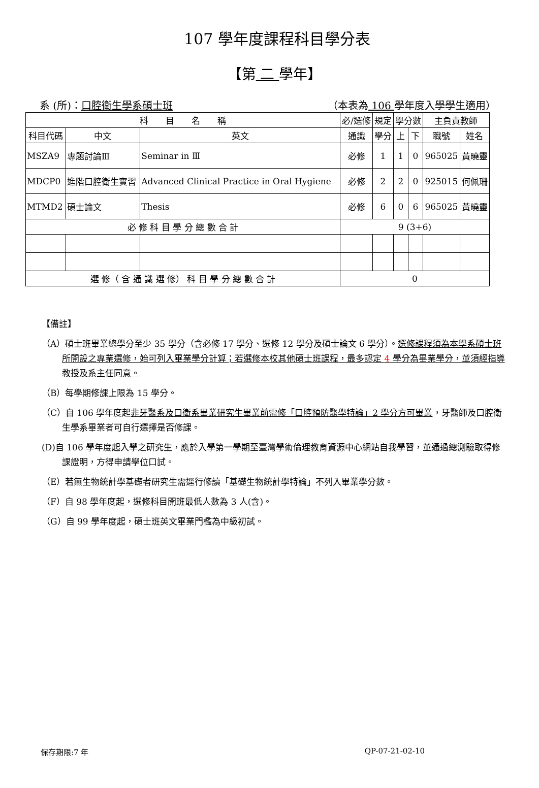107 學年度課程科目學分表
【第 二 學年】
系 (所)：口腔衛生學系碩士班 （本表為 106 學年度入學學生適用）
| 科 目 名 稱 | | | 必/選修 | 規定 | 學分數 | | 主負責教師 | |
| --- | --- | --- | --- | --- | --- | --- | --- | --- |
| 科目代碼 | 中文 | 英文 | 通識 | 學分 | 上 | 下 | 職號 | 姓名 |
| MSZA9 | 專題討論Ⅲ | Seminar in Ⅲ | 必修 | 1 | 1 | 0 | 965025 | 黃曉靈 |
| MDCP0 | 進階口腔衛生實習 | Advanced Clinical Practice in Oral Hygiene | 必修 | 2 | 2 | 0 | 925015 | 何佩珊 |
| MTMD2 | 碩士論文 | Thesis | 必修 | 6 | 0 | 6 | 965025 | 黃曉靈 |
| 必 修 科 目 學 分 總 數 合 計 | | | 9 (3+6) | | | | | |
| 選 修（ 含 通 識 選 修） 科 目 學 分 總 數 合 計 | | | 0 | | | | | |
【備註】
（A）碩士班畢業總學分至少 35 學分（含必修 17 學分、選修 12 學分及碩士論文 6 學分）。選修課程須為本學系碩士班所開設之專業選修，始可列入畢業學分計算；若選修本校其他碩士班課程，最多認定 4 學分為畢業學分，並須經指導教授及系主任同意。
（B）每學期修課上限為 15 學分。
（C）自 106 學年度起非牙醫系及口衛系畢業研究生畢業前需修「口腔預防醫學特論」2 學分方可畢業，牙醫師及口腔衛生學系畢業者可自行選擇是否修課。
(D)自 106 學年度起入學之研究生，應於入學第一學期至臺灣學術倫理教育資源中心網站自我學習，並通過總測驗取得修課證明，方得申請學位口試。
（E）若無生物統計學基礎者研究生需逕行修讀「基礎生物統計學特論」不列入畢業學分數。
（F）自 98 學年度起，選修科目開班最低人數為 3 人(含)。
（G）自 99 學年度起，碩士班英文畢業門檻為中級初試。
保存期限:7 年 QP-07-21-02-10